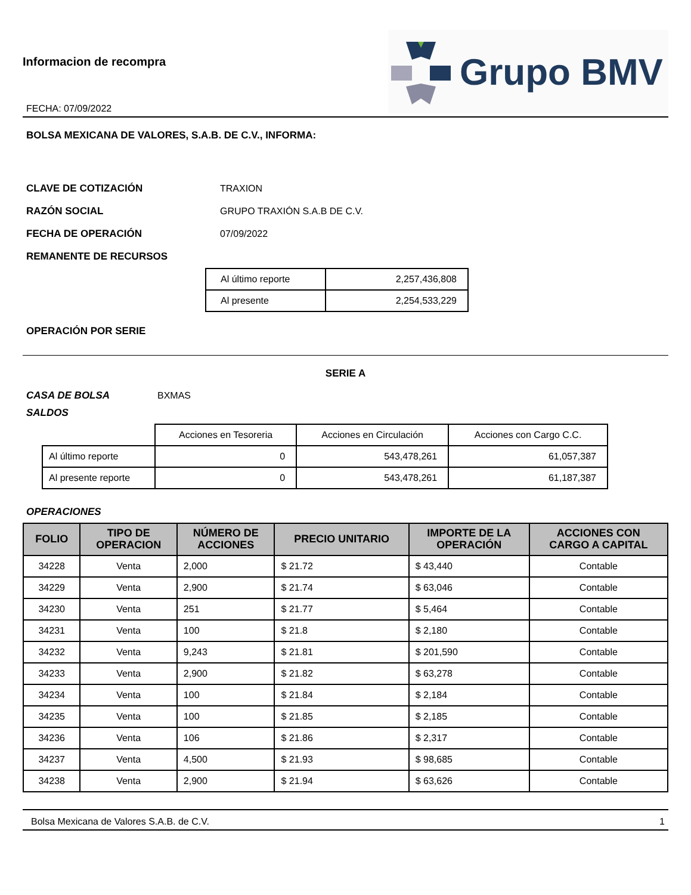Informacion de recompra
FECHA: 07/09/2022
Grupo BMV
BOLSA MEXICANA DE VALORES, S.A.B. DE C.V., INFORMA:
CLAVE DE COTIZACIÓN TRAXION
RAZÓN SOCIAL GRUPO TRAXIÓN S.A.B DE C.V.
FECHA DE OPERACIÓN 07/09/2022
REMANENTE DE RECURSOS
| Al último reporte | 2,257,436,808 |
| Al presente | 2,254,533,229 |
OPERACIÓN POR SERIE
SERIE A
CASA DE BOLSA BXMAS
SALDOS
| | Acciones en Tesoreria | Acciones en Circulación | Acciones con Cargo C.C. |
| Al último reporte | 0 | 543,478,261 | 61,057,387 |
| Al presente reporte | 0 | 543,478,261 | 61,187,387 |
OPERACIONES
| FOLIO | TIPO DE OPERACION | NÚMERO DE ACCIONES | PRECIO UNITARIO | IMPORTE DE LA OPERACIÓN | ACCIONES CON CARGO A CAPITAL |
| --- | --- | --- | --- | --- | --- |
| 34228 | Venta | 2,000 | $ 21.72 | $ 43,440 | Contable |
| 34229 | Venta | 2,900 | $ 21.74 | $ 63,046 | Contable |
| 34230 | Venta | 251 | $ 21.77 | $ 5,464 | Contable |
| 34231 | Venta | 100 | $ 21.8 | $ 2,180 | Contable |
| 34232 | Venta | 9,243 | $ 21.81 | $ 201,590 | Contable |
| 34233 | Venta | 2,900 | $ 21.82 | $ 63,278 | Contable |
| 34234 | Venta | 100 | $ 21.84 | $ 2,184 | Contable |
| 34235 | Venta | 100 | $ 21.85 | $ 2,185 | Contable |
| 34236 | Venta | 106 | $ 21.86 | $ 2,317 | Contable |
| 34237 | Venta | 4,500 | $ 21.93 | $ 98,685 | Contable |
| 34238 | Venta | 2,900 | $ 21.94 | $ 63,626 | Contable |
Bolsa Mexicana de Valores S.A.B. de C.V. 1